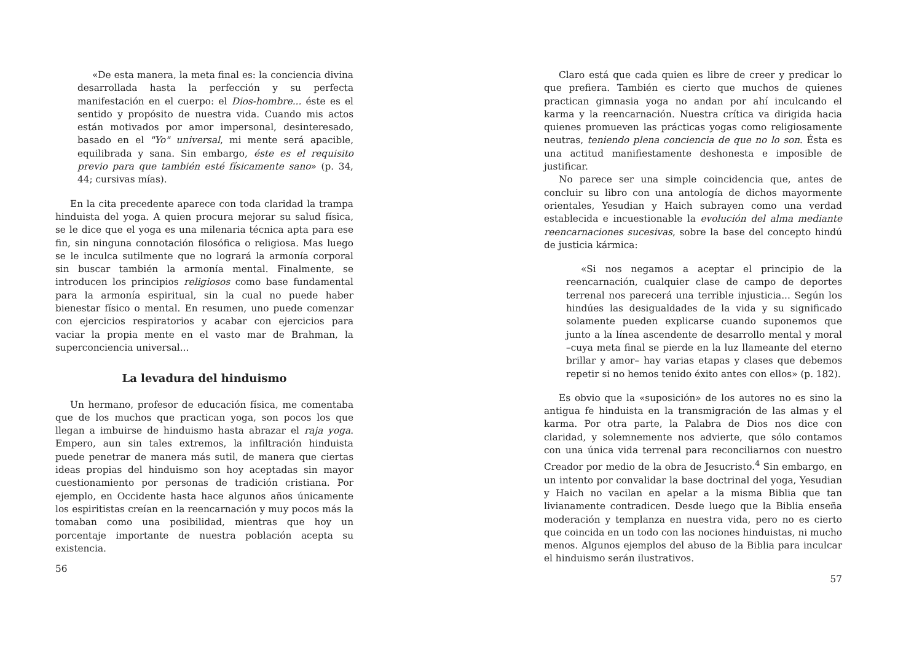«De esta manera, la meta final es: la conciencia divina desarrollada hasta la perfección y su perfecta manifestación en el cuerpo: el Dios-hombre... éste es el sentido y propósito de nuestra vida. Cuando mis actos están motivados por amor impersonal, desinteresado, basado en el "Yo" universal, mi mente será apacible, equilibrada y sana. Sin embargo, éste es el requisito previo para que también esté físicamente sano» (p. 34, 44; cursivas mías).
En la cita precedente aparece con toda claridad la trampa hinduista del yoga. A quien procura mejorar su salud física, se le dice que el yoga es una milenaria técnica apta para ese fin, sin ninguna connotación filosófica o religiosa. Mas luego se le inculca sutilmente que no logrará la armonía corporal sin buscar también la armonía mental. Finalmente, se introducen los principios religiosos como base fundamental para la armonía espiritual, sin la cual no puede haber bienestar físico o mental. En resumen, uno puede comenzar con ejercicios respiratorios y acabar con ejercicios para vaciar la propia mente en el vasto mar de Brahman, la superconciencia universal...
La levadura del hinduismo
Un hermano, profesor de educación física, me comentaba que de los muchos que practican yoga, son pocos los que llegan a imbuirse de hinduismo hasta abrazar el raja yoga. Empero, aun sin tales extremos, la infiltración hinduista puede penetrar de manera más sutil, de manera que ciertas ideas propias del hinduismo son hoy aceptadas sin mayor cuestionamiento por personas de tradición cristiana. Por ejemplo, en Occidente hasta hace algunos años únicamente los espiritistas creían en la reencarnación y muy pocos más la tomaban como una posibilidad, mientras que hoy un porcentaje importante de nuestra población acepta su existencia.
56
Claro está que cada quien es libre de creer y predicar lo que prefiera. También es cierto que muchos de quienes practican gimnasia yoga no andan por ahí inculcando el karma y la reencarnación. Nuestra crítica va dirigida hacia quienes promueven las prácticas yogas como religiosamente neutras, teniendo plena conciencia de que no lo son. Ésta es una actitud manifiestamente deshonesta e imposible de justificar.
No parece ser una simple coincidencia que, antes de concluir su libro con una antología de dichos mayormente orientales, Yesudian y Haich subrayen como una verdad establecida e incuestionable la evolución del alma mediante reencarnaciones sucesivas, sobre la base del concepto hindú de justicia kármica:
«Si nos negamos a aceptar el principio de la reencarnación, cualquier clase de campo de deportes terrenal nos parecerá una terrible injusticia... Según los hindúes las desigualdades de la vida y su significado solamente pueden explicarse cuando suponemos que junto a la línea ascendente de desarrollo mental y moral –cuya meta final se pierde en la luz llameante del eterno brillar y amor– hay varias etapas y clases que debemos repetir si no hemos tenido éxito antes con ellos» (p. 182).
Es obvio que la «suposición» de los autores no es sino la antigua fe hinduista en la transmigración de las almas y el karma. Por otra parte, la Palabra de Dios nos dice con claridad, y solemnemente nos advierte, que sólo contamos con una única vida terrenal para reconciliarnos con nuestro Creador por medio de la obra de Jesucristo.<sup>4</sup> Sin embargo, en un intento por convalidar la base doctrinal del yoga, Yesudian y Haich no vacilan en apelar a la misma Biblia que tan livianamente contradicen. Desde luego que la Biblia enseña moderación y templanza en nuestra vida, pero no es cierto que coincida en un todo con las nociones hinduistas, ni mucho menos. Algunos ejemplos del abuso de la Biblia para inculcar el hinduismo serán ilustrativos.
57